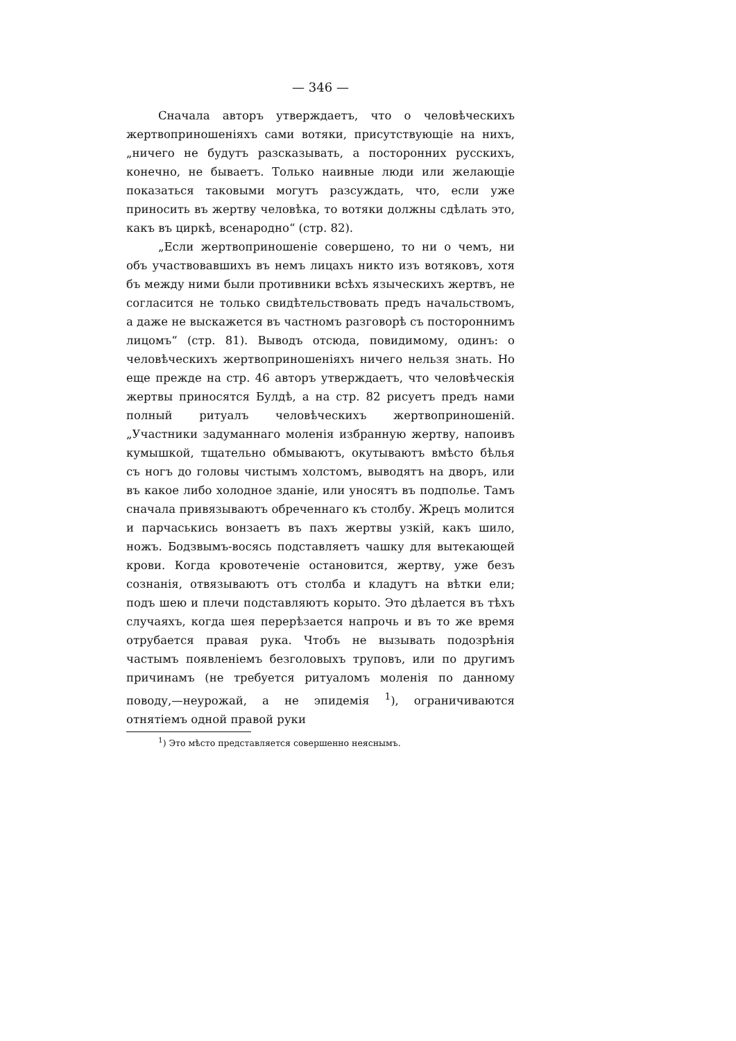— 346 —
Сначала авторъ утверждаетъ, что о человѣческихъ жертвоприношеніяхъ сами вотяки, присутствующіе на нихъ, „ничего не будутъ разсказывать, а посторонних русскихъ, конечно, не бываетъ. Только наивные люди или желающіе показаться таковыми могутъ разсуждать, что, если уже приносить въ жертву человѣка, то вотяки должны сдѣлать это, какъ въ циркѣ, всенародно“ (стр. 82).
„Если жертвоприношеніе совершено, то ни о чемъ, ни объ участвовавшихъ въ немъ лицахъ никто изъ вотяковъ, хотя бъ между ними были противники всѣхъ языческихъ жертвъ, не согласится не только свидѣтельствовать предъ начальствомъ, а даже не выскажется въ частномъ разговорѣ съ постороннимъ лицомъ“ (стр. 81). Выводъ отсюда, повидимому, одинъ: о человѣческихъ жертвоприношеніяхъ ничего нельзя знать. Но еще прежде на стр. 46 авторъ утверждаетъ, что человѣческія жертвы приносятся Булдѣ, а на стр. 82 рисуетъ предъ нами полный ритуалъ человѣческихъ жертвоприношеній. „Участники задуманнаго моленія избранную жертву, напоивъ кумышкой, тщательно обмываютъ, окутываютъ вмѣсто бѣлья съ ногъ до головы чистымъ холстомъ, выводятъ на дворъ, или въ какое либо холодное зданіе, или уносятъ въ подполье. Тамъ сначала привязываютъ обреченнаго къ столбу. Жрецъ молится и парчаськись вонзаетъ въ пахъ жертвы узкій, какъ шило, ножъ. Бодзвымъ-восясь подставляетъ чашку для вытекающей крови. Когда кровотеченіе остановится, жертву, уже безъ сознанія, отвязываютъ отъ столба и кладутъ на вѣтки ели; подъ шею и плечи подставляютъ корыто. Это дѣлается въ тѣхъ случаяхъ, когда шея перерѣзается напрочь и въ то же время отрубается правая рука. Чтобъ не вызывать подозрѣнія частымъ появленіемъ безголовыхъ труповъ, или по другимъ причинамъ (не требуется ритуаломъ моленія по данному поводу,—неурожай, а не эпидемія <sup>1</sup>), ограничиваются отнятіемъ одной правой руки
<sup>1</sup>) Это мѣсто представляется совершенно неяснымъ.